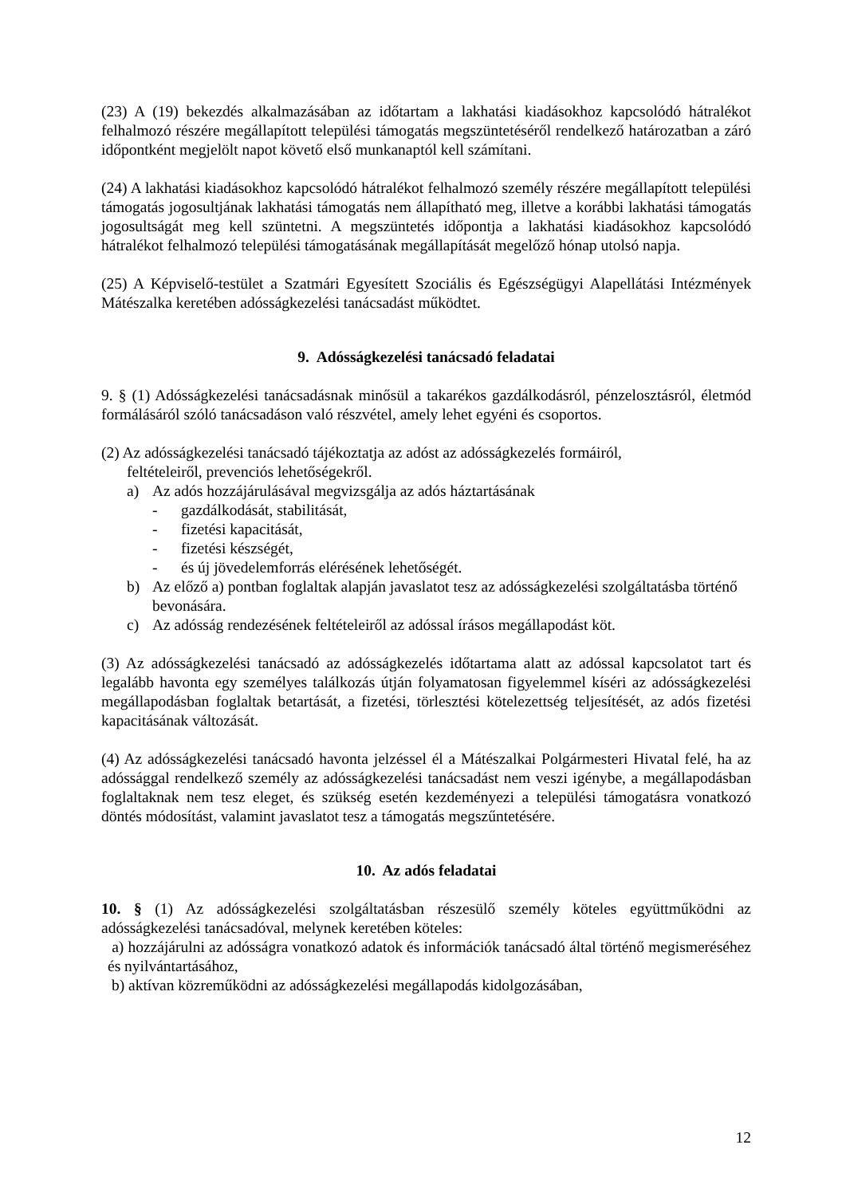(23) A (19) bekezdés alkalmazásában az időtartam a lakhatási kiadásokhoz kapcsolódó hátralékot felhalmozó részére megállapított települési támogatás megszüntetéséről rendelkező határozatban a záró időpontként megjelölt napot követő első munkanaptól kell számítani.
(24) A lakhatási kiadásokhoz kapcsolódó hátralékot felhalmozó személy részére megállapított települési támogatás jogosultjának lakhatási támogatás nem állapítható meg, illetve a korábbi lakhatási támogatás jogosultságát meg kell szüntetni. A megszüntetés időpontja a lakhatási kiadásokhoz kapcsolódó hátralékot felhalmozó települési támogatásának megállapítását megelőző hónap utolsó napja.
(25) A Képviselő-testület a Szatmári Egyesített Szociális és Egészségügyi Alapellátási Intézmények Mátészalka keretében adósságkezelési tanácsadást működtet.
9. Adósságkezelési tanácsadó feladatai
9. § (1) Adósságkezelési tanácsadásnak minősül a takarékos gazdálkodásról, pénzelosztásról, életmód formálásáról szóló tanácsadáson való részvétel, amely lehet egyéni és csoportos.
(2) Az adósságkezelési tanácsadó tájékoztatja az adóst az adósságkezelés formáiról,
feltételeiről, prevenciós lehetőségekről.
a) Az adós hozzájárulásával megvizsgálja az adós háztartásának
- gazdálkodását, stabilitását,
- fizetési kapacitását,
- fizetési készségét,
- és új jövedelemforrás elérésének lehetőségét.
b) Az előző a) pontban foglaltak alapján javaslatot tesz az adósságkezelési szolgáltatásba történő bevonására.
c) Az adósság rendezésének feltételeiről az adóssal írásos megállapodást köt.
(3) Az adósságkezelési tanácsadó az adósságkezelés időtartama alatt az adóssal kapcsolatot tart és legalább havonta egy személyes találkozás útján folyamatosan figyelemmel kíséri az adósságkezelési megállapodásban foglaltak betartását, a fizetési, törlesztési kötelezettség teljesítését, az adós fizetési kapacitásának változását.
(4) Az adósságkezelési tanácsadó havonta jelzéssel él a Mátészalkai Polgármesteri Hivatal felé, ha az adóssággal rendelkező személy az adósságkezelési tanácsadást nem veszi igénybe, a megállapodásban foglaltaknak nem tesz eleget, és szükség esetén kezdeményezi a települési támogatásra vonatkozó döntés módosítást, valamint javaslatot tesz a támogatás megszűntetésére.
10. Az adós feladatai
10. § (1) Az adósságkezelési szolgáltatásban részesülő személy köteles együttműködni az adósságkezelési tanácsadóval, melynek keretében köteles:
a) hozzájárulni az adósságra vonatkozó adatok és információk tanácsadó által történő megismeréséhez és nyilvántartásához,
b) aktívan közreműködni az adósságkezelési megállapodás kidolgozásában,
12